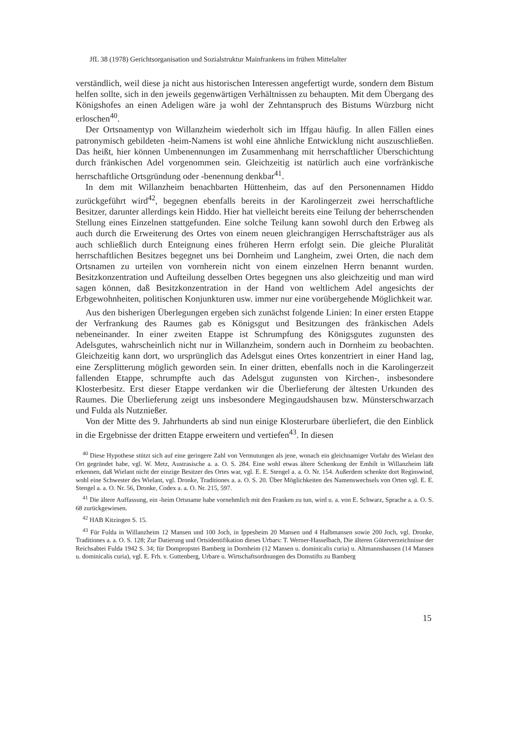JfL 38 (1978) Gerichtsorganisation und Sozialstruktur Mainfrankens im frühen Mittelalter
verständlich, weil diese ja nicht aus historischen Interessen angefertigt wurde, sondern dem Bistum helfen sollte, sich in den jeweils gegenwärtigen Verhältnissen zu behaupten. Mit dem Übergang des Königshofes an einen Adeligen wäre ja wohl der Zehntanspruch des Bistums Würzburg nicht erloschen<sup>40</sup>.
Der Ortsnamentyp von Willanzheim wiederholt sich im Iffgau häufig. In allen Fällen eines patronymisch gebildeten -heim-Namens ist wohl eine ähnliche Entwicklung nicht auszuschließen. Das heißt, hier können Umbenennungen im Zusammenhang mit herrschaftlicher Überschichtung durch fränkischen Adel vorgenommen sein. Gleichzeitig ist natürlich auch eine vorfränkische herrschaftliche Ortsgründung oder -benennung denkbar<sup>41</sup>.
In dem mit Willanzheim benachbarten Hüttenheim, das auf den Personennamen Hiddo zurückgeführt wird<sup>42</sup>, begegnen ebenfalls bereits in der Karolingerzeit zwei herrschaftliche Besitzer, darunter allerdings kein Hiddo. Hier hat vielleicht bereits eine Teilung der beherrschenden Stellung eines Einzelnen stattgefunden. Eine solche Teilung kann sowohl durch den Erbweg als auch durch die Erweiterung des Ortes von einem neuen gleichrangigen Herrschaftsträger aus als auch schließlich durch Enteignung eines früheren Herrn erfolgt sein. Die gleiche Pluralität herrschaftlichen Besitzes begegnet uns bei Dornheim und Langheim, zwei Orten, die nach dem Ortsnamen zu urteilen von vornherein nicht von einem einzelnen Herrn benannt wurden. Besitzkonzentration und Aufteilung desselben Ortes begegnen uns also gleichzeitig und man wird sagen können, daß Besitzkonzentration in der Hand von weltlichem Adel angesichts der Erbgewohnheiten, politischen Konjunkturen usw. immer nur eine vorübergehende Möglichkeit war.
Aus den bisherigen Überlegungen ergeben sich zunächst folgende Linien: In einer ersten Etappe der Verfrankung des Raumes gab es Königsgut und Besitzungen des fränkischen Adels nebeneinander. In einer zweiten Etappe ist Schrumpfung des Königsgutes zugunsten des Adelsgutes, wahrscheinlich nicht nur in Willanzheim, sondern auch in Dornheim zu beobachten. Gleichzeitig kann dort, wo ursprünglich das Adelsgut eines Ortes konzentriert in einer Hand lag, eine Zersplitterung möglich geworden sein. In einer dritten, ebenfalls noch in die Karolingerzeit fallenden Etappe, schrumpfte auch das Adelsgut zugunsten von Kirchen-, insbesondere Klosterbesitz. Erst dieser Etappe verdanken wir die Überlieferung der ältesten Urkunden des Raumes. Die Überlieferung zeigt uns insbesondere Megingaudshausen bzw. Münsterschwarzach und Fulda als Nutznießer.
Von der Mitte des 9. Jahrhunderts ab sind nun einige Klosterurbare überliefert, die den Einblick in die Ergebnisse der dritten Etappe erweitern und vertiefen<sup>43</sup>. In diesen
<sup>40</sup> Diese Hypothese stützt sich auf eine geringere Zahl von Vermutungen als jene, wonach ein gleichnamiger Vorfahr des Wielant den Ort gegründet habe, vgl. W. Metz, Austrasische a. a. O. S. 284. Eine wohl etwas ältere Schenkung der Emhilt in Willanzheim läßt erkennen, daß Wielant nicht der einzige Besitzer des Ortes war, vgl. E. E. Stengel a. a. O. Nr. 154. Außerdem schenkte dort Reginswind, wohl eine Schwester des Wielant, vgl. Dronke, Traditiones a. a. O. S. 20. Über Möglichkeiten des Namenswechsels von Orten vgl. E. E. Stengel a. a. O. Nr. 56, Dronke, Codex a. a. O. Nr. 215, 597.
<sup>41</sup> Die ältere Auffassung, ein -heim Ortsname habe vornehmlich mit den Franken zu tun, wird u. a. von E. Schwarz, Sprache a. a. O. S. 68 zurückgewiesen.
<sup>42</sup> HAB Kitzingen S. 15.
<sup>43</sup> Für Fulda in Willanzheim 12 Mansen und 100 Joch, in Ippesheim 20 Mansen und 4 Halbmansen sowie 200 Joch, vgl. Dronke, Traditiones a. a. O. S. 128; Zur Datierung und Ortsidentifikation dieses Urbars: T. Werner-Hasselbach, Die älteren Güterverzeichnisse der Reichsabtei Fulda 1942 S. 34; für Dompropstei Bamberg in Dornheim (12 Mansen u. dominicalis curia) u. Altmannshausen (14 Mansen u. dominicalis curia), vgl. E. Frh. v. Guttenberg, Urbare u. Wirtschaftsordnungen des Domstifts zu Bamberg
15